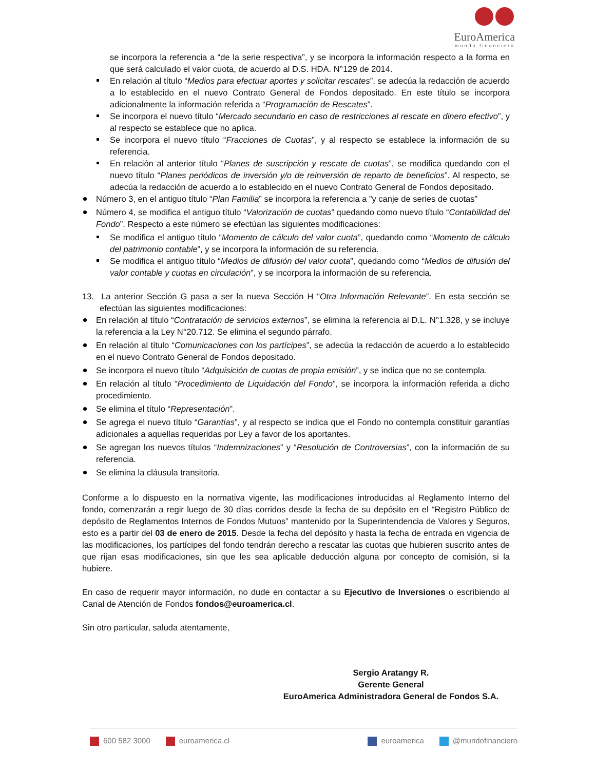EuroAmerica
mundo financiero
se incorpora la referencia a “de la serie respectiva”, y se incorpora la información respecto a la forma en que será calculado el valor cuota, de acuerdo al D.S. HDA. N°129 de 2014.
En relación al título “Medios para efectuar aportes y solicitar rescates”, se adecúa la redacción de acuerdo a lo establecido en el nuevo Contrato General de Fondos depositado. En este título se incorpora adicionalmente la información referida a “Programación de Rescates”.
Se incorpora el nuevo título “Mercado secundario en caso de restricciones al rescate en dinero efectivo”, y al respecto se establece que no aplica.
Se incorpora el nuevo título “Fracciones de Cuotas”, y al respecto se establece la información de su referencia.
En relación al anterior título “Planes de suscripción y rescate de cuotas”, se modifica quedando con el nuevo título “Planes periódicos de inversión y/o de reinversión de reparto de beneficios”. Al respecto, se adecúa la redacción de acuerdo a lo establecido en el nuevo Contrato General de Fondos depositado.
Número 3, en el antiguo título “Plan Familia” se incorpora la referencia a ”y canje de series de cuotas”
Número 4, se modifica el antiguo título “Valorización de cuotas” quedando como nuevo título “Contabilidad del Fondo”. Respecto a este número se efectúan las siguientes modificaciones:
Se modifica el antiguo título “Momento de cálculo del valor cuota”, quedando como “Momento de cálculo del patrimonio contable”, y se incorpora la información de su referencia.
Se modifica el antiguo título “Medios de difusión del valor cuota”, quedando como “Medios de difusión del valor contable y cuotas en circulación”, y se incorpora la información de su referencia.
13. La anterior Sección G pasa a ser la nueva Sección H “Otra Información Relevante”. En esta sección se efectúan las siguientes modificaciones:
En relación al título “Contratación de servicios externos”, se elimina la referencia al D.L. N°1.328, y se incluye la referencia a la Ley N°20.712. Se elimina el segundo párrafo.
En relación al título “Comunicaciones con los partícipes”, se adecúa la redacción de acuerdo a lo establecido en el nuevo Contrato General de Fondos depositado.
Se incorpora el nuevo título “Adquisición de cuotas de propia emisión”, y se indica que no se contempla.
En relación al título “Procedimiento de Liquidación del Fondo”, se incorpora la información referida a dicho procedimiento.
Se elimina el título “Representación”.
Se agrega el nuevo título “Garantías”, y al respecto se indica que el Fondo no contempla constituir garantías adicionales a aquellas requeridas por Ley a favor de los aportantes.
Se agregan los nuevos títulos “Indemnizaciones” y “Resolución de Controversias”, con la información de su referencia.
Se elimina la cláusula transitoria.
Conforme a lo dispuesto en la normativa vigente, las modificaciones introducidas al Reglamento Interno del fondo, comenzarán a regir luego de 30 días corridos desde la fecha de su depósito en el “Registro Público de depósito de Reglamentos Internos de Fondos Mutuos” mantenido por la Superintendencia de Valores y Seguros, esto es a partir del 03 de enero de 2015. Desde la fecha del depósito y hasta la fecha de entrada en vigencia de las modificaciones, los partícipes del fondo tendrán derecho a rescatar las cuotas que hubieren suscrito antes de que rijan esas modificaciones, sin que les sea aplicable deducción alguna por concepto de comisión, si la hubiere.
En caso de requerir mayor información, no dude en contactar a su Ejecutivo de Inversiones o escribiendo al Canal de Atención de Fondos fondos@euroamerica.cl.
Sin otro particular, saluda atentamente,
Sergio Aratangy R.
Gerente General
EuroAmerica Administradora General de Fondos S.A.
600 582 3000 euroamerica.cl euroamerica @mundofinanciero